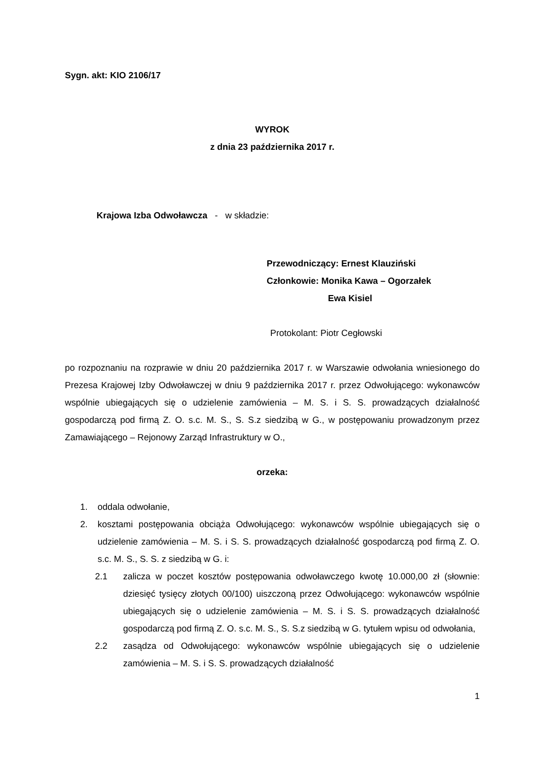Sygn. akt: KIO 2106/17
WYROK
z dnia 23 października 2017 r.
Krajowa Izba Odwoławcza - w składzie:
Przewodniczący: Ernest Klauziński
Członkowie: Monika Kawa – Ogorzałek
Ewa Kisiel
Protokolant: Piotr Cegłowski
po rozpoznaniu na rozprawie w dniu 20 października 2017 r. w Warszawie odwołania wniesionego do Prezesa Krajowej Izby Odwoławczej w dniu 9 października 2017 r. przez Odwołującego: wykonawców wspólnie ubiegających się o udzielenie zamówienia – M. S. i S. S. prowadzących działalność gospodarczą pod firmą Z. O. s.c. M. S., S. S.z siedzibą w G., w postępowaniu prowadzonym przez Zamawiającego – Rejonowy Zarząd Infrastruktury w O.,
orzeka:
1. oddala odwołanie,
2. kosztami postępowania obciąża Odwołującego: wykonawców wspólnie ubiegających się o udzielenie zamówienia – M. S. i S. S. prowadzących działalność gospodarczą pod firmą Z. O. s.c. M. S., S. S. z siedzibą w G. i:
2.1 zalicza w poczet kosztów postępowania odwoławczego kwotę 10.000,00 zł (słownie: dziesięć tysięcy złotych 00/100) uiszczoną przez Odwołującego: wykonawców wspólnie ubiegających się o udzielenie zamówienia – M. S. i S. S. prowadzących działalność gospodarczą pod firmą Z. O. s.c. M. S., S. S.z siedzibą w G. tytułem wpisu od odwołania,
2.2 zasądza od Odwołującego: wykonawców wspólnie ubiegających się o udzielenie zamówienia – M. S. i S. S. prowadzących działalność
1